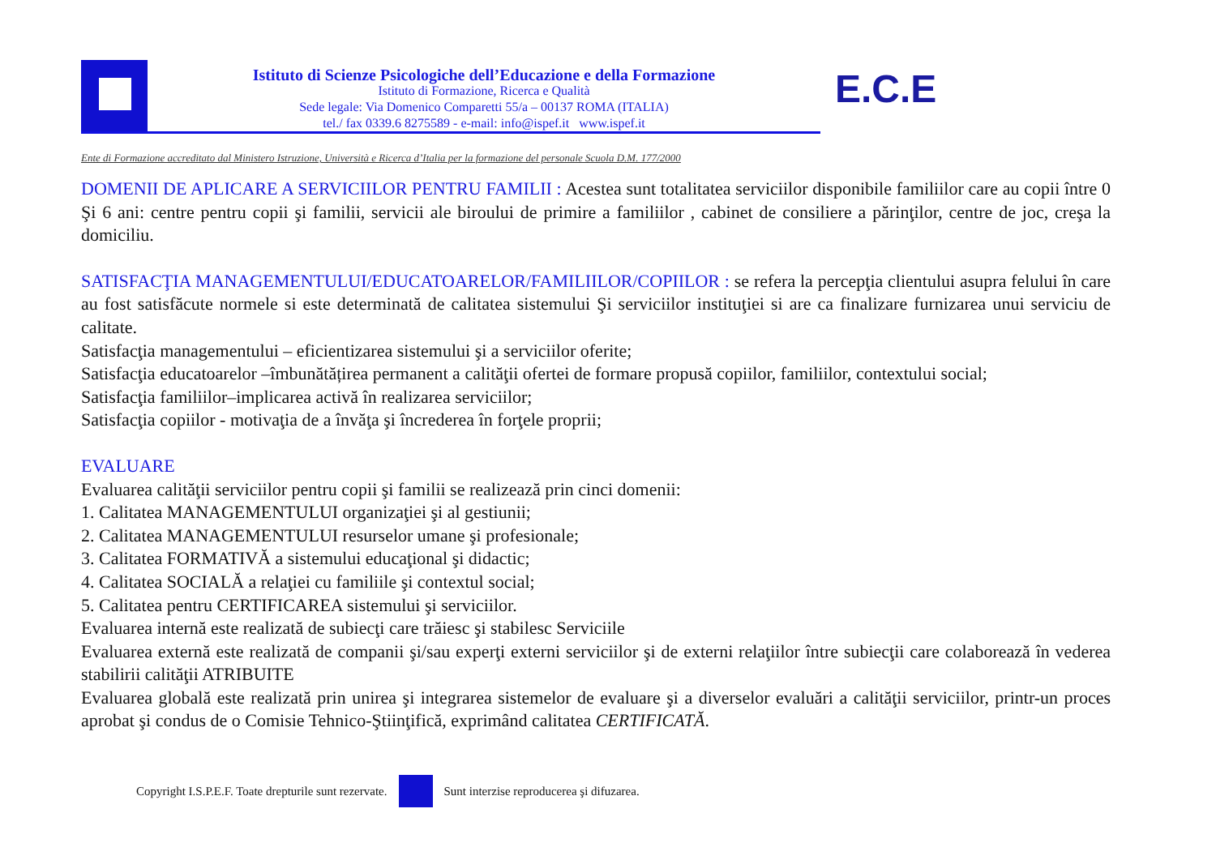Istituto di Scienze Psicologiche dell’Educazione e della Formazione
Istituto di Formazione, Ricerca e Qualità
Sede legale: Via Domenico Comparetti 55/a – 00137 ROMA (ITALIA)
tel./ fax 0339.6 8275589 - e-mail: info@ispef.it www.ispef.it
E.C.E
Ente di Formazione accreditato dal Ministero Istruzione, Università e Ricerca d’Italia per la formazione del personale Scuola D.M. 177/2000
DOMENII DE APLICARE A SERVICIILOR PENTRU FAMILII : Acestea sunt totalitatea serviciilor disponibile familiilor care au copii între 0 Şi 6 ani: centre pentru copii şi familii, servicii ale biroului de primire a familiilor , cabinet de consiliere a părinţilor, centre de joc, creşa la domiciliu.
SATISFACŢIA MANAGEMENTULUI/EDUCATOARELOR/FAMILIILOR/COPIILOR : se refera la percepţia clientului asupra felului în care au fost satisfăcute normele si este determinată de calitatea sistemului Şi serviciilor instituţiei si are ca finalizare furnizarea unui serviciu de calitate.
Satisfacţia managementului – eficientizarea sistemului şi a serviciilor oferite;
Satisfacţia educatoarelor –îmbunătățirea permanent a calităţii ofertei de formare propusă copiilor, familiilor, contextului social;
Satisfacţia familiilor–implicarea activă în realizarea serviciilor;
Satisfacţia copiilor - motivaţia de a învăţa şi încrederea în forţele proprii;
EVALUARE
Evaluarea calităţii serviciilor pentru copii şi familii se realizează prin cinci domenii:
1. Calitatea MANAGEMENTULUI organizaţiei şi al gestiunii;
2. Calitatea MANAGEMENTULUI resurselor umane şi profesionale;
3. Calitatea FORMATIVĂ a sistemului educaţional şi didactic;
4. Calitatea SOCIALĂ a relaţiei cu familiile şi contextul social;
5. Calitatea pentru CERTIFICAREA sistemului şi serviciilor.
Evaluarea internă este realizată de subiecţi care trăiesc şi stabilesc Serviciile
Evaluarea externă este realizată de companii şi/sau experţi externi serviciilor şi de externi relaţiilor între subiecţii care colaborează în vederea stabilirii calităţii ATRIBUITE
Evaluarea globală este realizată prin unirea şi integrarea sistemelor de evaluare şi a diverselor evaluări a calităţii serviciilor, printr-un proces aprobat şi condus de o Comisie Tehnico-Ştiinţifică, exprimând calitatea CERTIFICATĂ.
Copyright I.S.P.E.F. Toate drepturile sunt rezervate.
Sunt interzise reproducerea şi difuzarea.